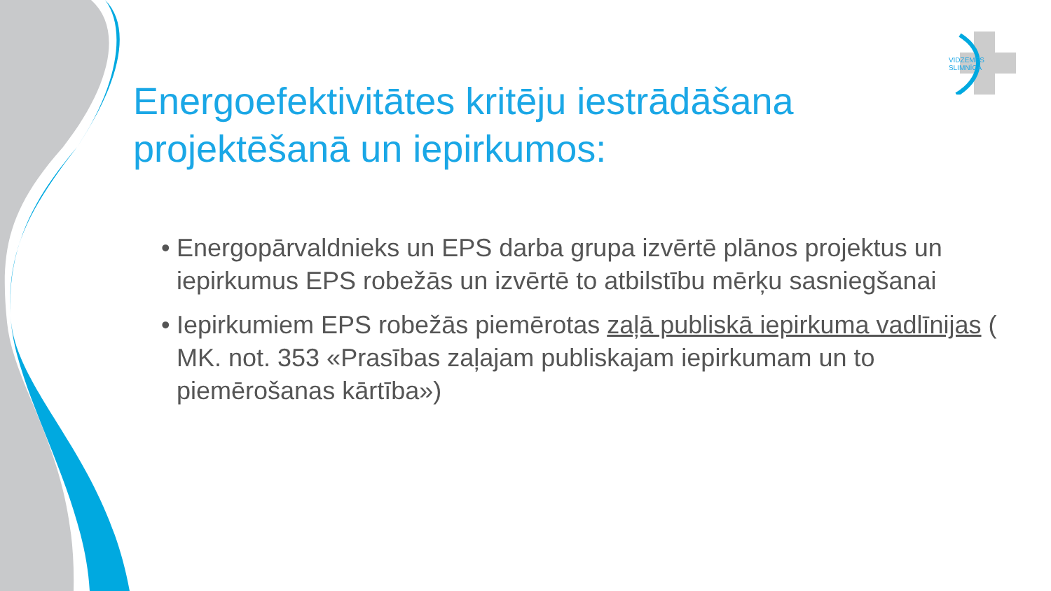VIDZEMES
SLIMNĪCA
Energoefektivitātes kritēju iestrādāšana projektēšanā un iepirkumos:
• Energopārvaldnieks un EPS darba grupa izvērtē plānos projektus un iepirkumus EPS robežās un izvērtē to atbilstību mērķu sasniegšanai
• Iepirkumiem EPS robežās piemērotas zaļā publiskā iepirkuma vadlīnijas ( MK. not. 353 «Prasības zaļajam publiskajam iepirkumam un to piemērošanas kārtība»)